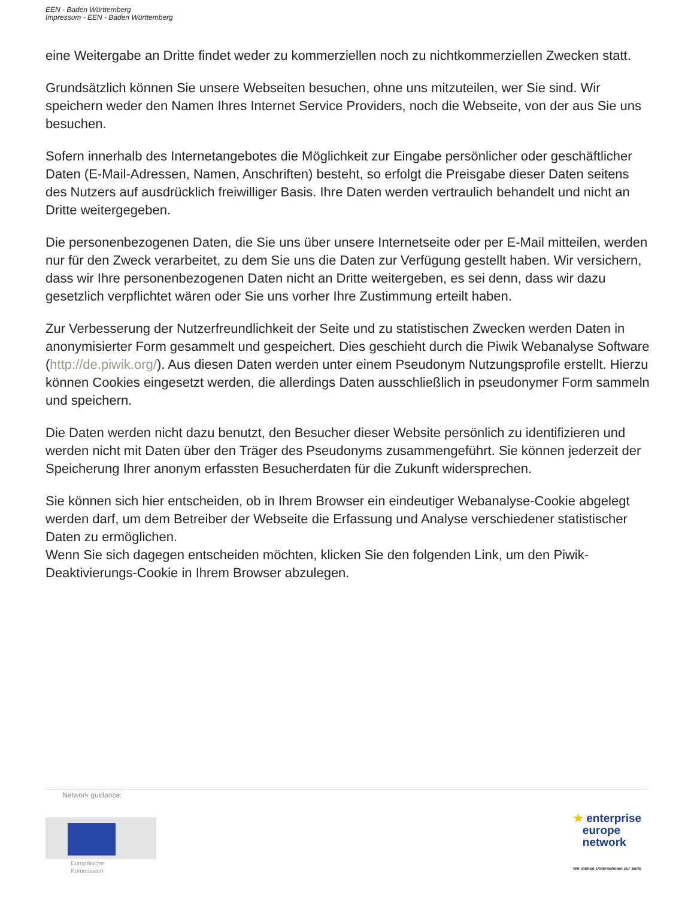EEN - Baden Württemberg
Impressum - EEN - Baden Württemberg
eine Weitergabe an Dritte findet weder zu kommerziellen noch zu nichtkommerziellen Zwecken statt.
Grundsätzlich können Sie unsere Webseiten besuchen, ohne uns mitzuteilen, wer Sie sind. Wir speichern weder den Namen Ihres Internet Service Providers, noch die Webseite, von der aus Sie uns besuchen.
Sofern innerhalb des Internetangebotes die Möglichkeit zur Eingabe persönlicher oder geschäftlicher Daten (E-Mail-Adressen, Namen, Anschriften) besteht, so erfolgt die Preisgabe dieser Daten seitens des Nutzers auf ausdrücklich freiwilliger Basis. Ihre Daten werden vertraulich behandelt und nicht an Dritte weitergegeben.
Die personenbezogenen Daten, die Sie uns über unsere Internetseite oder per E-Mail mitteilen, werden nur für den Zweck verarbeitet, zu dem Sie uns die Daten zur Verfügung gestellt haben. Wir versichern, dass wir Ihre personenbezogenen Daten nicht an Dritte weitergeben, es sei denn, dass wir dazu gesetzlich verpflichtet wären oder Sie uns vorher Ihre Zustimmung erteilt haben.
Zur Verbesserung der Nutzerfreundlichkeit der Seite und zu statistischen Zwecken werden Daten in anonymisierter Form gesammelt und gespeichert. Dies geschieht durch die Piwik Webanalyse Software (http://de.piwik.org/). Aus diesen Daten werden unter einem Pseudonym Nutzungsprofile erstellt. Hierzu können Cookies eingesetzt werden, die allerdings Daten ausschließlich in pseudonymer Form sammeln und speichern.
Die Daten werden nicht dazu benutzt, den Besucher dieser Website persönlich zu identifizieren und werden nicht mit Daten über den Träger des Pseudonyms zusammengeführt. Sie können jederzeit der Speicherung Ihrer anonym erfassten Besucherdaten für die Zukunft widersprechen.
Sie können sich hier entscheiden, ob in Ihrem Browser ein eindeutiger Webanalyse-Cookie abgelegt werden darf, um dem Betreiber der Webseite die Erfassung und Analyse verschiedener statistischer Daten zu ermöglichen.
Wenn Sie sich dagegen entscheiden möchten, klicken Sie den folgenden Link, um den Piwik-Deaktivierungs-Cookie in Ihrem Browser abzulegen.
Network guidance:
Europäische
Kommission
★ enterprise
europe
network
Wir stehen Unternehmen zur Seite